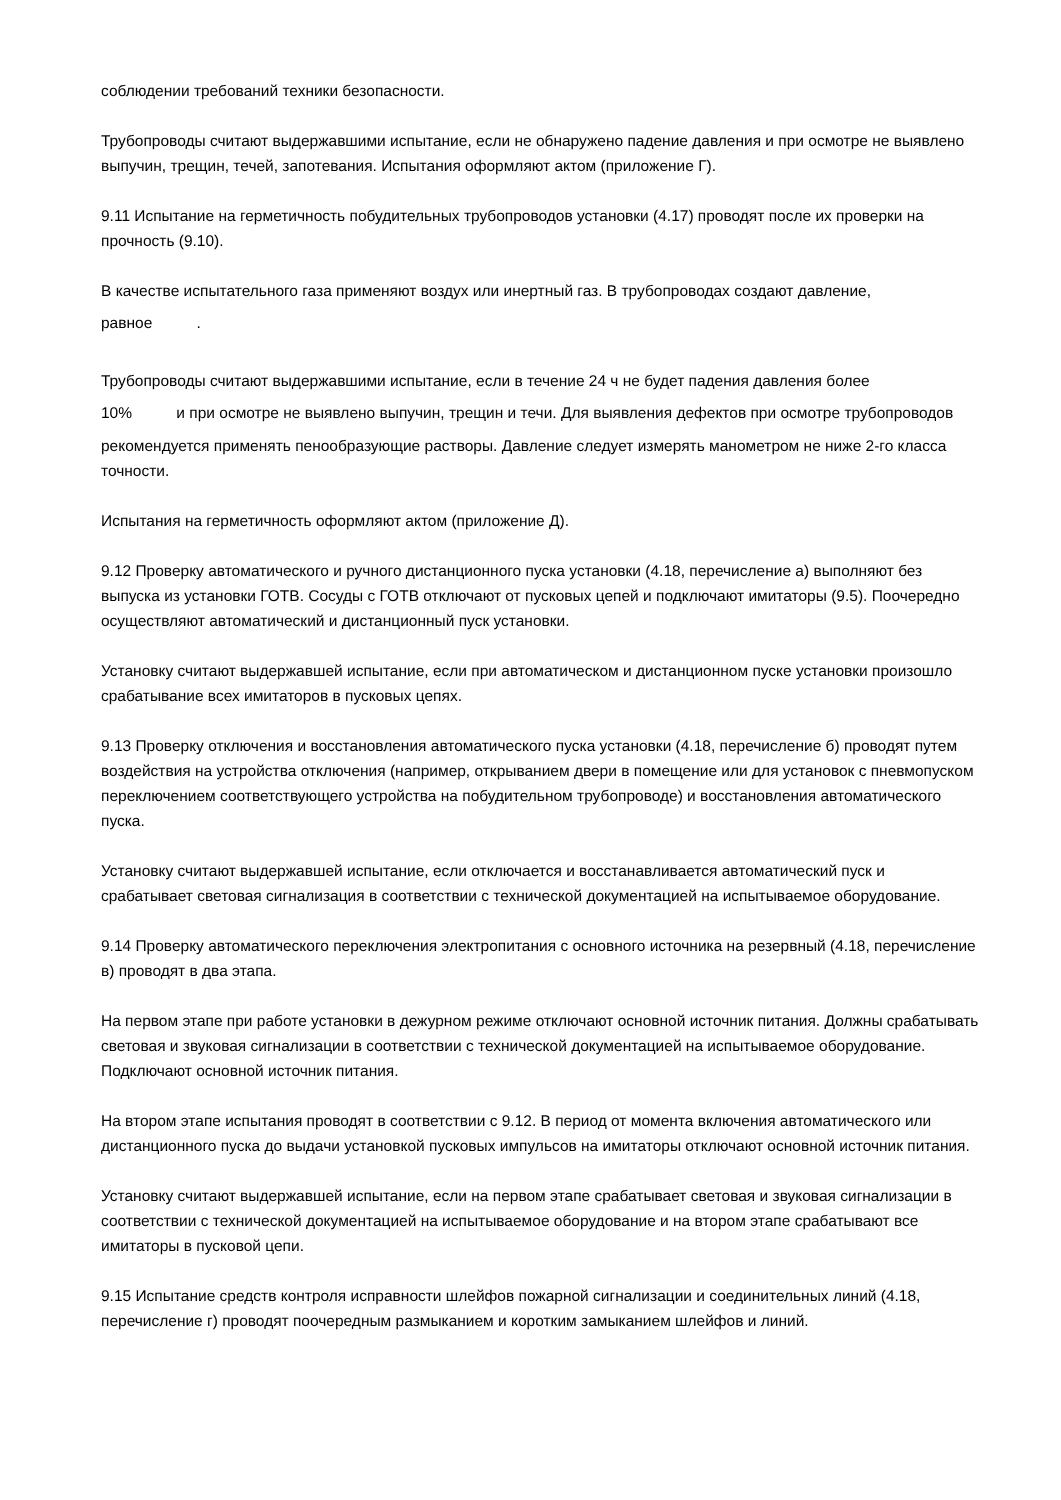соблюдении требований техники безопасности.
Трубопроводы считают выдержавшими испытание, если не обнаружено падение давления и при осмотре не выявлено выпучин, трещин, течей, запотевания. Испытания оформляют актом (приложение Г).
9.11 Испытание на герметичность побудительных трубопроводов установки (4.17) проводят после их проверки на прочность (9.10).
В качестве испытательного газа применяют воздух или инертный газ. В трубопроводах создают давление,
равное .
Трубопроводы считают выдержавшими испытание, если в течение 24 ч не будет падения давления более
10% и при осмотре не выявлено выпучин, трещин и течи. Для выявления дефектов при осмотре трубопроводов рекомендуется применять пенообразующие растворы. Давление следует измерять манометром не ниже 2-го класса точности.
Испытания на герметичность оформляют актом (приложение Д).
9.12 Проверку автоматического и ручного дистанционного пуска установки (4.18, перечисление а) выполняют без выпуска из установки ГОТВ. Сосуды с ГОТВ отключают от пусковых цепей и подключают имитаторы (9.5). Поочередно осуществляют автоматический и дистанционный пуск установки.
Установку считают выдержавшей испытание, если при автоматическом и дистанционном пуске установки произошло срабатывание всех имитаторов в пусковых цепях.
9.13 Проверку отключения и восстановления автоматического пуска установки (4.18, перечисление б) проводят путем воздействия на устройства отключения (например, открыванием двери в помещение или для установок с пневмопуском переключением соответствующего устройства на побудительном трубопроводе) и восстановления автоматического пуска.
Установку считают выдержавшей испытание, если отключается и восстанавливается автоматический пуск и срабатывает световая сигнализация в соответствии с технической документацией на испытываемое оборудование.
9.14 Проверку автоматического переключения электропитания с основного источника на резервный (4.18, перечисление в) проводят в два этапа.
На первом этапе при работе установки в дежурном режиме отключают основной источник питания. Должны срабатывать световая и звуковая сигнализации в соответствии с технической документацией на испытываемое оборудование. Подключают основной источник питания.
На втором этапе испытания проводят в соответствии с 9.12. В период от момента включения автоматического или дистанционного пуска до выдачи установкой пусковых импульсов на имитаторы отключают основной источник питания.
Установку считают выдержавшей испытание, если на первом этапе срабатывает световая и звуковая сигнализации в соответствии с технической документацией на испытываемое оборудование и на втором этапе срабатывают все имитаторы в пусковой цепи.
9.15 Испытание средств контроля исправности шлейфов пожарной сигнализации и соединительных линий (4.18, перечисление г) проводят поочередным размыканием и коротким замыканием шлейфов и линий.